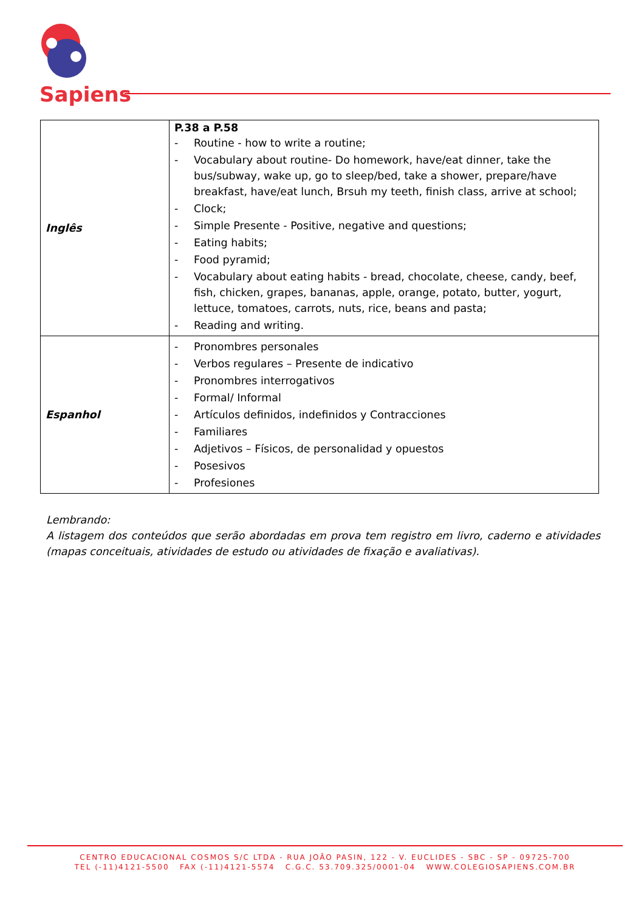Sapiens
| Inglês | P.38 a P.58 - Routine - how to write a routine; - Vocabulary about routine- Do homework, have/eat dinner, take the bus/subway, wake up, go to sleep/bed, take a shower, prepare/have breakfast, have/eat lunch, Brsuh my teeth, finish class, arrive at school; - Clock; - Simple Presente - Positive, negative and questions; - Eating habits; - Food pyramid; - Vocabulary about eating habits - bread, chocolate, cheese, candy, beef, fish, chicken, grapes, bananas, apple, orange, potato, butter, yogurt, lettuce, tomatoes, carrots, nuts, rice, beans and pasta; - Reading and writing. |
| Espanhol | - Pronombres personales - Verbos regulares – Presente de indicativo - Pronombres interrogativos - Formal/ Informal - Artículos definidos, indefinidos y Contracciones - Familiares - Adjetivos – Físicos, de personalidad y opuestos - Posesivos - Profesiones |
Lembrando:
A listagem dos conteúdos que serão abordadas em prova tem registro em livro, caderno e atividades (mapas conceituais, atividades de estudo ou atividades de fixação e avaliativas).
CENTRO EDUCACIONAL COSMOS S/C LTDA - RUA JOÃO PASIN, 122 - V. EUCLIDES - SBC - SP - 09725-700
TEL (-11)4121-5500 FAX (-11)4121-5574 C.G.C. 53.709.325/0001-04 WWW.COLEGIOSAPIENS.COM.BR